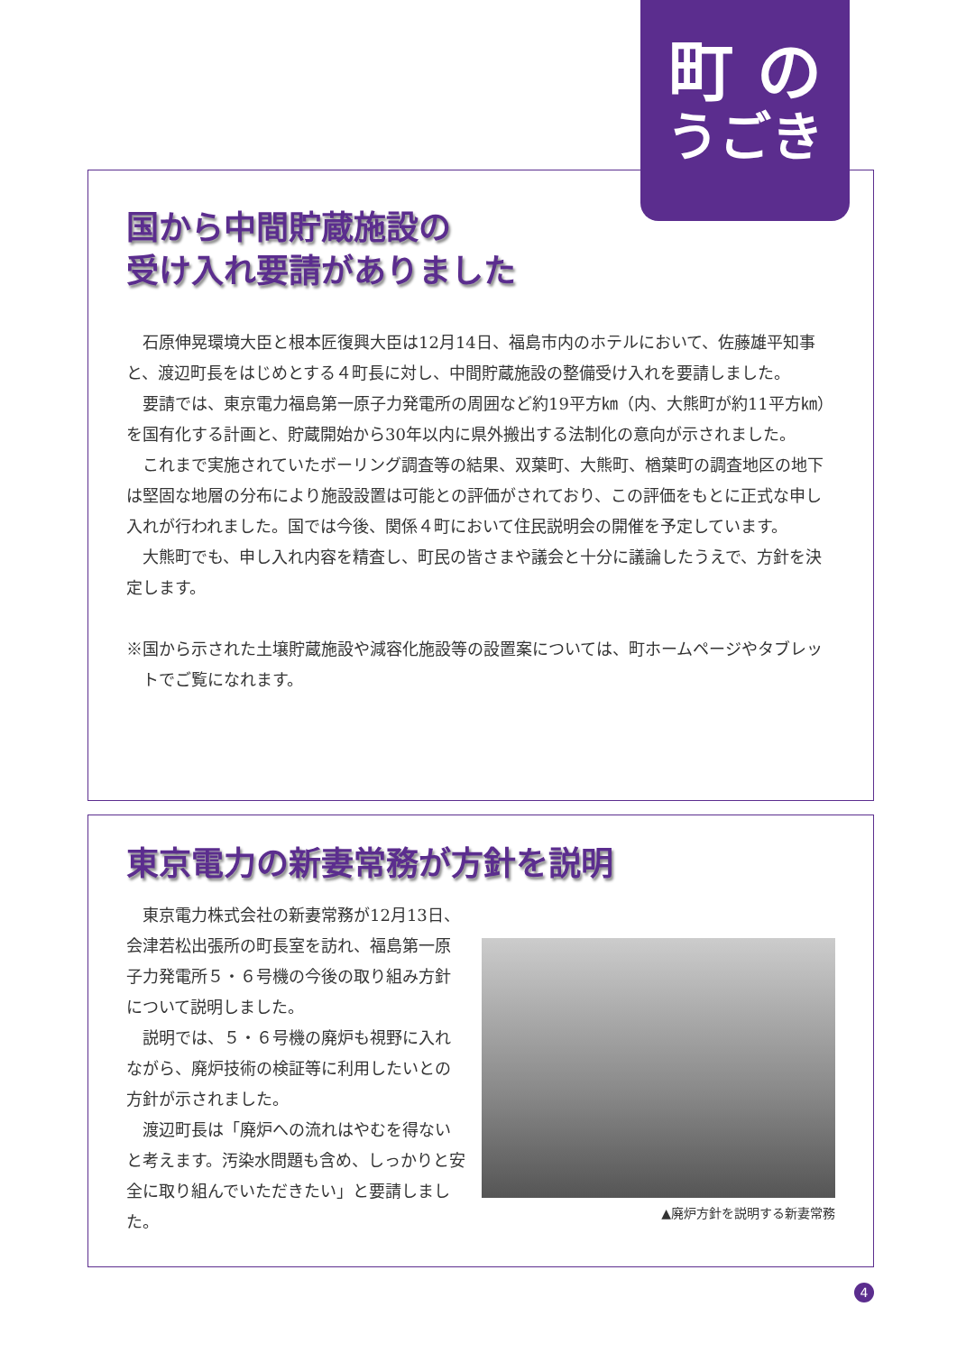国から中間貯蔵施設の
受け入れ要請がありました
石原伸晃環境大臣と根本匠復興大臣は12月14日、福島市内のホテルにおいて、佐藤雄平知事と、渡辺町長をはじめとする４町長に対し、中間貯蔵施設の整備受け入れを要請しました。
要請では、東京電力福島第一原子力発電所の周囲など約19平方㎞（内、大熊町が約11平方㎞）を国有化する計画と、貯蔵開始から30年以内に県外搬出する法制化の意向が示されました。
これまで実施されていたボーリング調査等の結果、双葉町、大熊町、楢葉町の調査地区の地下は堅固な地層の分布により施設設置は可能との評価がされており、この評価をもとに正式な申し入れが行われました。国では今後、関係４町において住民説明会の開催を予定しています。
大熊町でも、申し入れ内容を精査し、町民の皆さまや議会と十分に議論したうえで、方針を決定します。
※国から示された土壌貯蔵施設や減容化施設等の設置案については、町ホームページやタブレットでご覧になれます。
町 の
うごき
東京電力の新妻常務が方針を説明
東京電力株式会社の新妻常務が12月13日、会津若松出張所の町長室を訪れ、福島第一原子力発電所５・６号機の今後の取り組み方針について説明しました。
説明では、５・６号機の廃炉も視野に入れながら、廃炉技術の検証等に利用したいとの方針が示されました。
渡辺町長は「廃炉への流れはやむを得ないと考えます。汚染水問題も含め、しっかりと安全に取り組んでいただきたい」と要請しました。
▲廃炉方針を説明する新妻常務
4